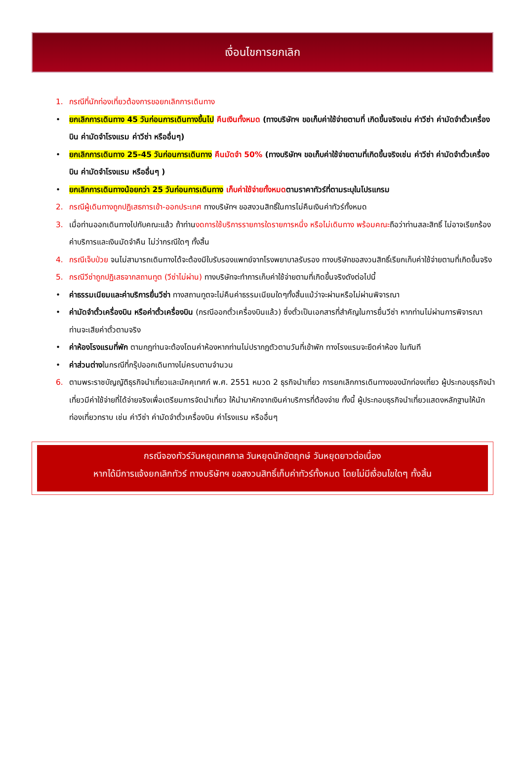เงื่อนไขการยกเลิก
1. กรณีที่นักท่องเที่ยวต้องการขอยกเลิกการเดินทาง
• ยกเลิกการเดินทาง 45 วันก่อนการเดินทางขึ้นไป คืนเงินทั้งหมด (ทางบริษัทฯ ขอเก็บค่าใช้จ่ายตามที่ เกิดขึ้นจริงเช่น ค่าวีซ่า ค่ามัดจำตั๋วเครื่องบิน ค่ามัดจำโรงแรม ค่าวีซ่า หรืออื่นๆ)
• ยกเลิกการเดินทาง 25-45 วันก่อนการเดินทาง คืนมัดจำ 50% (ทางบริษัทฯ ขอเก็บค่าใช้จ่ายตามที่เกิดขึ้นจริงเช่น ค่าวีซ่า ค่ามัดจำตั๋วเครื่องบิน ค่ามัดจำโรงแรม หรืออื่นๆ )
• ยกเลิกการเดินทางน้อยกว่า 25 วันก่อนการเดินทาง เก็บค่าใช้จ่ายทั้งหมดตามราคาทัวร์ที่ตามระบุในโปรแกรม
2. กรณีผู้เดินทางถูกปฏิเสธการเข้า-ออกประเทศ ทางบริษัทฯ ขอสงวนสิทธิ์ในการไม่คืนเงินค่าทัวร์ทั้งหมด
3. เมื่อท่านออกเดินทางไปกับคณะแล้ว ถ้าท่านงดการใช้บริการรายการใดรายการหนึ่ง หรือไม่เดินทาง พร้อมคณะถือว่าท่านสละสิทธิ์ ไม่อาจเรียกร้องค่าบริการและเงินมัดจำคืน ไม่ว่ากรณีใดๆ ทั้งสิ้น
4. กรณีเจ็บป่วย จนไม่สามารถเดินทางได้จะต้องมีใบรับรองแพทย์จากโรงพยาบาลรับรอง ทางบริษัทขอสงวนสิทธิ์เรียกเก็บค่าใช้จ่ายตามที่เกิดขึ้นจริง
5. กรณีวีซ่าถูกปฏิเสธจากสถานทูต (วีซ่าไม่ผ่าน) ทางบริษัทจะทำการเก็บค่าใช้จ่ายตามที่เกิดขึ้นจริงดังต่อไปนี้
• ค่าธรรมเนียมและค่าบริการยื่นวีซ่า ทางสถานทูตจะไม่คืนค่าธรรมเนียมใดๆทั้งสิ้นแม้ว่าจะผ่านหรือไม่ผ่านพิจารณา
• ค่ามัดจำตั๋วเครื่องบิน หรือค่าตั๋วเครื่องบิน (กรณีออกตั๋วเครื่องบินแล้ว) ซึ่งตั๋วเป็นเอกสารที่สำคัญในการยื่นวีซ่า หากท่านไม่ผ่านการพิจารณา ท่านจะเสียค่าตั๋วตามจริง
• ค่าห้องโรงแรมที่พัก ตามกฎท่านจะต้องโดนค่าห้องหากท่านไม่ปรากฏตัวตามวันที่เข้าพัก ทางโรงแรมจะยึดค่าห้อง ในทันที
• ค่าส่วนต่างในกรณีที่กรุ๊ปออกเดินทางไม่ครบตามจำนวน
6. ตามพระราชบัญญัติธุรกิจนำเที่ยวและมัคคุเทศก์ พ.ศ. 2551 หมวด 2 ธุรกิจนำเที่ยว การยกเลิกการเดินทางของนักท่องเที่ยว ผู้ประกอบธุรกิจนำเที่ยวมีค่าใช้จ่ายที่ได้จ่ายจริงเพื่อเตรียมการจัดนำเที่ยว ให้นำมาหักจากเงินค่าบริการที่ต้องจ่าย ทั้งนี้ ผู้ประกอบธุรกิจนำเที่ยวแสดงหลักฐานให้นักท่องเที่ยวทราบ เช่น ค่าวีซ่า ค่ามัดจำตั๋วเครื่องบิน ค่าโรงแรม หรืออื่นๆ
กรณีจองทัวร์วันหยุดเทศกาล วันหยุดนักขัตฤกษ์ วันหยุดยาวต่อเนื่อง
หากได้มีการแจ้งยกเลิกทัวร์ ทางบริษัทฯ ขอสงวนสิทธิ์เก็บค่าทัวร์ทั้งหมด โดยไม่มีเงื่อนไขใดๆ ทั้งสิ้น